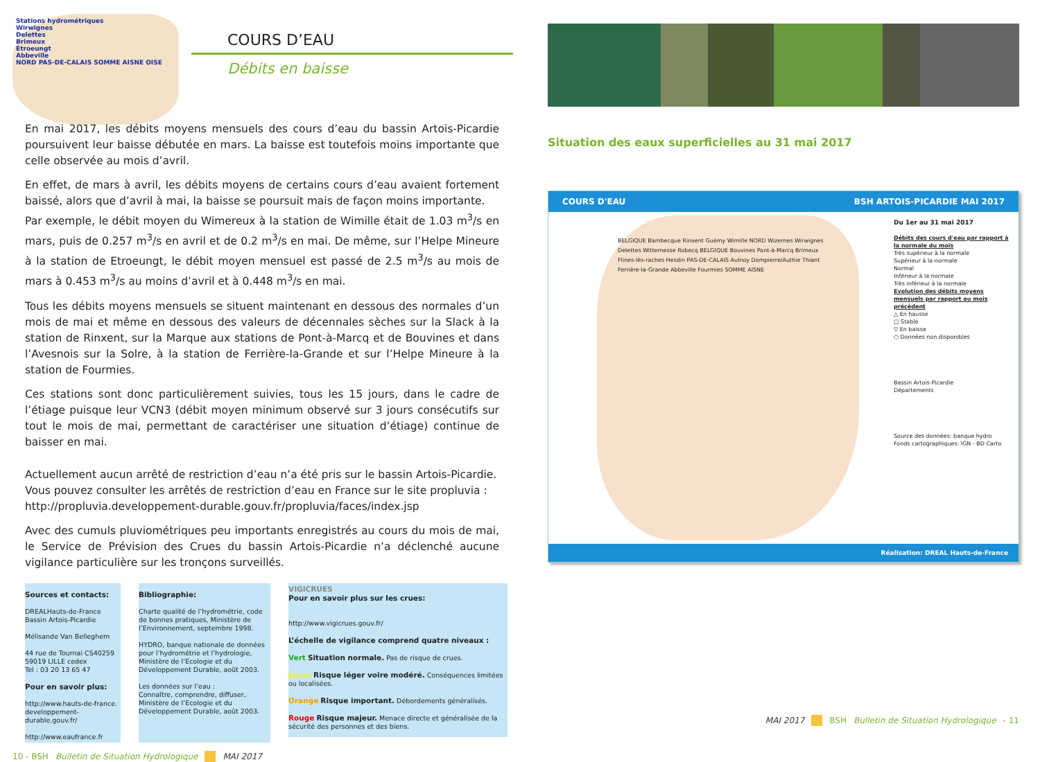Stations hydrométriques
Wirwignes
Delettes
Brimeux
Etroeungt
Abbeville
NORD PAS-DE-CALAIS SOMME AISNE OISE
COURS D’EAU
Débits en baisse
En mai 2017, les débits moyens mensuels des cours d’eau du bassin Artois-Picardie poursuivent leur baisse débutée en mars. La baisse est toutefois moins importante que celle observée au mois d’avril.
En effet, de mars à avril, les débits moyens de certains cours d’eau avaient fortement baissé, alors que d’avril à mai, la baisse se poursuit mais de façon moins importante.
Par exemple, le débit moyen du Wimereux à la station de Wimille était de 1.03 m<sup>3</sup>/s en mars, puis de 0.257 m<sup>3</sup>/s en avril et de 0.2 m<sup>3</sup>/s en mai. De même, sur l’Helpe Mineure à la station de Etroeungt, le débit moyen mensuel est passé de 2.5 m<sup>3</sup>/s au mois de mars à 0.453 m<sup>3</sup>/s au moins d’avril et à 0.448 m<sup>3</sup>/s en mai.
Tous les débits moyens mensuels se situent maintenant en dessous des normales d’un mois de mai et même en dessous des valeurs de décennales sèches sur la Slack à la station de Rinxent, sur la Marque aux stations de Pont-à-Marcq et de Bouvines et dans l’Avesnois sur la Solre, à la station de Ferrière-la-Grande et sur l’Helpe Mineure à la station de Fourmies.
Ces stations sont donc particulièrement suivies, tous les 15 jours, dans le cadre de l’étiage puisque leur VCN3 (débit moyen minimum observé sur 3 jours consécutifs sur tout le mois de mai, permettant de caractériser une situation d’étiage) continue de baisser en mai.
Actuellement aucun arrêté de restriction d’eau n’a été pris sur le bassin Artois-Picardie.
Vous pouvez consulter les arrêtés de restriction d’eau en France sur le site propluvia :
http://propluvia.developpement-durable.gouv.fr/propluvia/faces/index.jsp
Avec des cumuls pluviométriques peu importants enregistrés au cours du mois de mai, le Service de Prévision des Crues du bassin Artois-Picardie n’a déclenché aucune vigilance particulière sur les tronçons surveillés.
Sources et contacts:
DREALHauts-de-France
Bassin Artois-Picardie
Mélisande Van Belleghem
44 rue de Tournai CS40259
59019 LILLE cedex
Tel : 03 20 13 65 47
Pour en savoir plus:
http://www.hauts-de-france.
developpement-durable.gouv.fr/
http://www.eaufrance.fr
Bibliographie:
Charte qualité de l’hydrométrie, code de bonnes pratiques, Ministère de l’Environnement, septembre 1998.
HYDRO, banque nationale de données pour l’hydrométrie et l’hydrologie, Ministère de l’Ecologie et du Développement Durable, août 2003.
Les données sur l’eau :
Connaître, comprendre, diffuser, Ministère de l’Ecologie et du Développement Durable, août 2003.
VIGICRUES
Pour en savoir plus sur les crues:
http://www.vigicrues.gouv.fr/
L’échelle de vigilance comprend quatre niveaux :
Vert Situation normale. Pas de risque de crues.
Jaune Risque léger voire modéré. Conséquences limitées ou localisées.
Orange Risque important. Débordements généralisés.
Rouge Risque majeur. Menace directe et généralisée de la sécurité des personnes et des biens.
10 - BSH Bulletin de Situation Hydrologique MAI 2017
Situation des eaux superficielles au 31 mai 2017
COURS D'EAU BSH ARTOIS-PICARDIE MAI 2017
BELGIQUE Bambecque Rinxent Guémy Wimille NORD Wizernes Wirwignes Delettes Witternesse Robecq BELGIQUE Bouvines Pont-à-Marcq Brimeux Flines-lès-raches Hesdin PAS-DE-CALAIS Aulnoy Dompierre/Authie Thiant Ferrière-la-Grande Abbeville Fourmies SOMME AISNE
Du 1er au 31 mai 2017
Débits des cours d'eau par rapport à la normale du mois
Très supérieur à la normale
Supérieur à la normale
Normal
Inférieur à la normale
Très inférieur à la normale
Evolution des débits moyens mensuels par rapport au mois précédent
△ En hausse
□ Stable
▽ En baisse
○ Données non disponibles
Bassin Artois-Picardie
Départements
Source des données: banque hydro
Fonds cartographiques: IGN - BD Carto
Réalisation: DREAL Hauts-de-France
MAI 2017 BSH Bulletin de Situation Hydrologique - 11